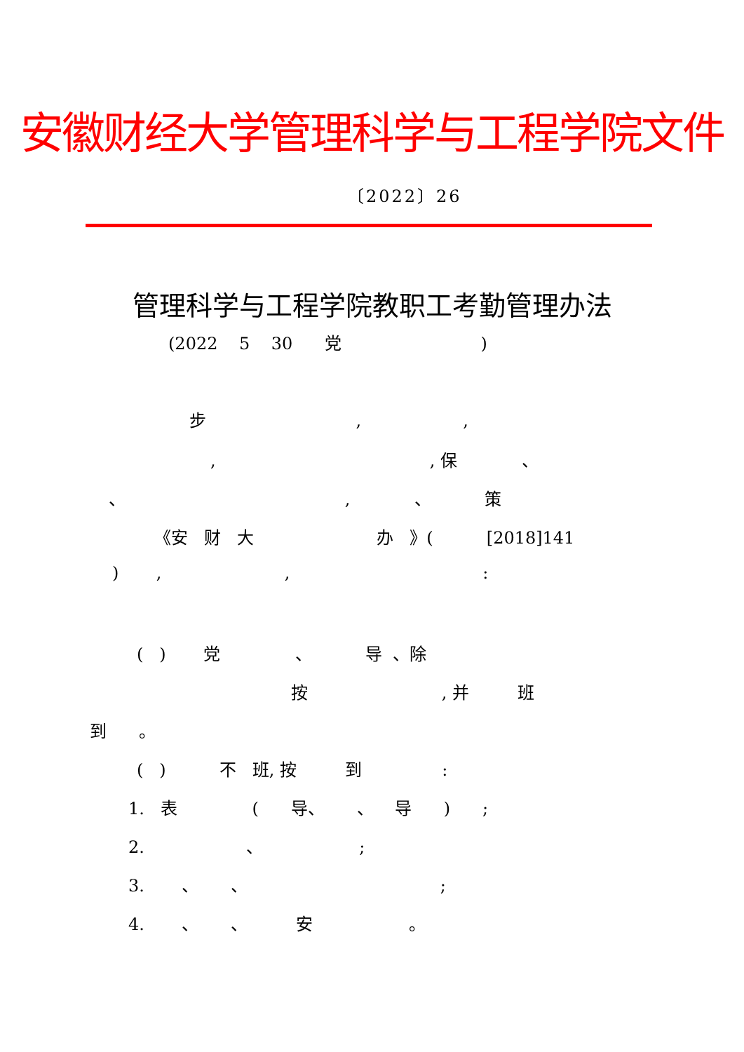安徽财经大学管理科学与工程学院文件
〔2022〕26
管理科学与工程学院教职工考勤管理办法
(2022 5 30 党 )
步 , ,
, , 保 、
、 , 、 策
《安 财 大 办 》( [2018]141
) , , :
( ) 党 、 导 、除
按 , 并 班
到 。
( ) 不 班, 按 到 :
1. 表 ( 导、 、 导 ) ;
2. 、 ;
3. 、 、 ;
4. 、 、 安 。